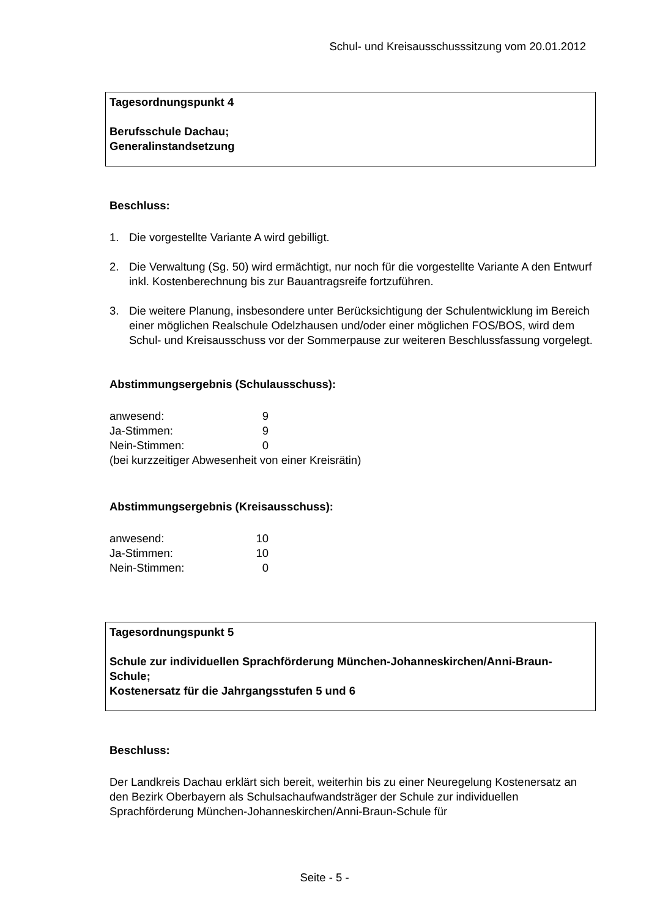Schul- und Kreisausschusssitzung vom 20.01.2012
Tagesordnungspunkt 4
Berufsschule Dachau;
Generalinstandsetzung
Beschluss:
1. Die vorgestellte Variante A wird gebilligt.
2. Die Verwaltung (Sg. 50) wird ermächtigt, nur noch für die vorgestellte Variante A den Entwurf inkl. Kostenberechnung bis zur Bauantragsreife fortzuführen.
3. Die weitere Planung, insbesondere unter Berücksichtigung der Schulentwicklung im Bereich einer möglichen Realschule Odelzhausen und/oder einer möglichen FOS/BOS, wird dem Schul- und Kreisausschuss vor der Sommerpause zur weiteren Beschlussfassung vorgelegt.
Abstimmungsergebnis (Schulausschuss):
| anwesend: | 9 |
| Ja-Stimmen: | 9 |
| Nein-Stimmen: | 0 |
(bei kurzzeitiger Abwesenheit von einer Kreisrätin)
Abstimmungsergebnis (Kreisausschuss):
| anwesend: | 10 |
| Ja-Stimmen: | 10 |
| Nein-Stimmen: | 0 |
Tagesordnungspunkt 5
Schule zur individuellen Sprachförderung München-Johanneskirchen/Anni-Braun-Schule;
Kostenersatz für die Jahrgangsstufen 5 und 6
Beschluss:
Der Landkreis Dachau erklärt sich bereit, weiterhin bis zu einer Neuregelung Kostenersatz an den Bezirk Oberbayern als Schulsachaufwandsträger der Schule zur individuellen Sprachförderung München-Johanneskirchen/Anni-Braun-Schule für
Seite - 5 -